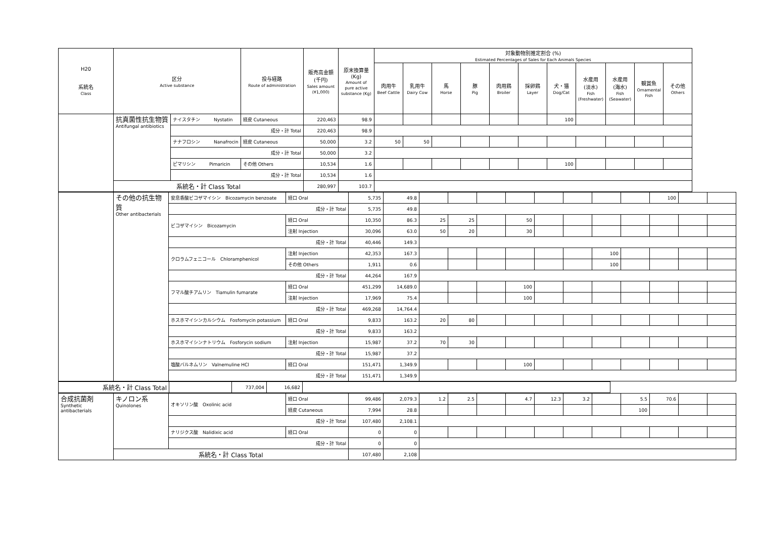| H20 系統名 Class | 区分 Active substance | | 投与経路 Route of administration | 販売高金額 (千円) Sales amount (¥1,000) | 原末換算量 (Kg) Amount of pure active substance (Kg) | 対象動物別推定割合 (%) Estimated Percentages of Sales for Each Animals Species | | | | | | | | | | |
| --- | --- | --- | --- | --- | --- | --- | --- | --- | --- | --- | --- | --- | --- | --- | --- | --- |
| | | | | | | 肉用牛 Beef Cattle | 乳用牛 Dairy Cow | 馬 Horse | 豚 Pig | 肉用鶏 Broiler | 採卵鶏 Layer | 犬・猫 Dog/Cat | 水産用 (淡水) Fish (Freshwater) | 水産用 (海水) Fish (Seawater) | 観賞魚 Ornamental Fish | その他 Others |
| | 抗真菌性抗生物質 Antifungal antibiotics | ナイスタチン Nystatin | 経皮 Cutaneous | 220,463 | 98.9 | | | | | | | 100 | | | | |
| | | 成分・計 Total | | 220,463 | 98.9 | | | | | | | | | | | |
| | | ナナフロシン Nanafrocin | 経皮 Cutaneous | 50,000 | 3.2 | 50 | 50 | | | | | | | | | |
| | | 成分・計 Total | | 50,000 | 3.2 | | | | | | | | | | | |
| | | ピマリシン Pimaricin | その他 Others | 10,534 | 1.6 | | | | | | | 100 | | | | |
| | | 成分・計 Total | | 10,534 | 1.6 | | | | | | | | | | | |
| | 系統名・計 Class Total | | | 280,997 | 103.7 | | | | | | | | | | | |
| | その他の抗生物質 Other antibacterials | 安息香酸ビコザマイシン Bicozamycin benzoate | 経口 Oral | 5,735 | 49.8 | | | | | | | | | 100 | | |
| | | 成分・計 Total | | 5,735 | 49.8 | | | | | | | | | | | |
| | | ビコザマイシン Bicozamycin | 経口 Oral | 10,350 | 86.3 | 25 | 25 | | 50 | | | | | | | |
| | | | 注射 Injection | 30,096 | 63.0 | 50 | 20 | | 30 | | | | | | | |
| | | 成分・計 Total | | 40,446 | 149.3 | | | | | | | | | | | |
| | | クロラムフェニコール Chloramphenicol | 注射 Injection | 42,353 | 167.3 | | | | | | | 100 | | | | |
| | | | その他 Others | 1,911 | 0.6 | | | | | | | 100 | | | | |
| | | 成分・計 Total | | 44,264 | 167.9 | | | | | | | | | | | |
| | | フマル酸チアムリン Tiamulin fumarate | 経口 Oral | 451,299 | 14,689.0 | | | | 100 | | | | | | | |
| | | | 注射 Injection | 17,969 | 75.4 | | | | 100 | | | | | | | |
| | | 成分・計 Total | | 469,268 | 14,764.4 | | | | | | | | | | | |
| | | ホスホマイシンカルシウム Fosfomycin potassium | 経口 Oral | 9,833 | 163.2 | 20 | 80 | | | | | | | | | |
| | | 成分・計 Total | | 9,833 | 163.2 | | | | | | | | | | | |
| | | ホスホマイシンナトリウム Fosforycin sodium | 注射 Injection | 15,987 | 37.2 | 70 | 30 | | | | | | | | | |
| | | 成分・計 Total | | 15,987 | 37.2 | | | | | | | | | | | |
| | | 塩酸バルネムリン Valnemuline HCl | 経口 Oral | 151,471 | 1,349.9 | | | | 100 | | | | | | | |
| | | 成分・計 Total | | 151,471 | 1,349.9 | | | | | | | | | | | |
| 系統名・計 Class Total | | 737,004 | 16,682 | |
| 合成抗菌剤 Synthetic antibacterials | キノロン系 Quinolones | オキソリン酸 Oxolinic acid | 経口 Oral | 99,486 | 2,079.3 | 1.2 | 2.5 | | 4.7 | 12.3 | 3.2 | | 5.5 | 70.6 | | |
| | | | 経皮 Cutaneous | 7,994 | 28.8 | | | | | | | | 100 | | | |
| | | 成分・計 Total | | 107,480 | 2,108.1 | | | | | | | | | | | |
| | | ナリジクス酸 Nalidixic acid | 経口 Oral | 0 | 0 | | | | | | | | | | | |
| | | 成分・計 Total | | 0 | 0 | | | | | | | | | | | |
| | 系統名・計 Class Total | | | 107,480 | 2,108 | | | | | | | | | | | |